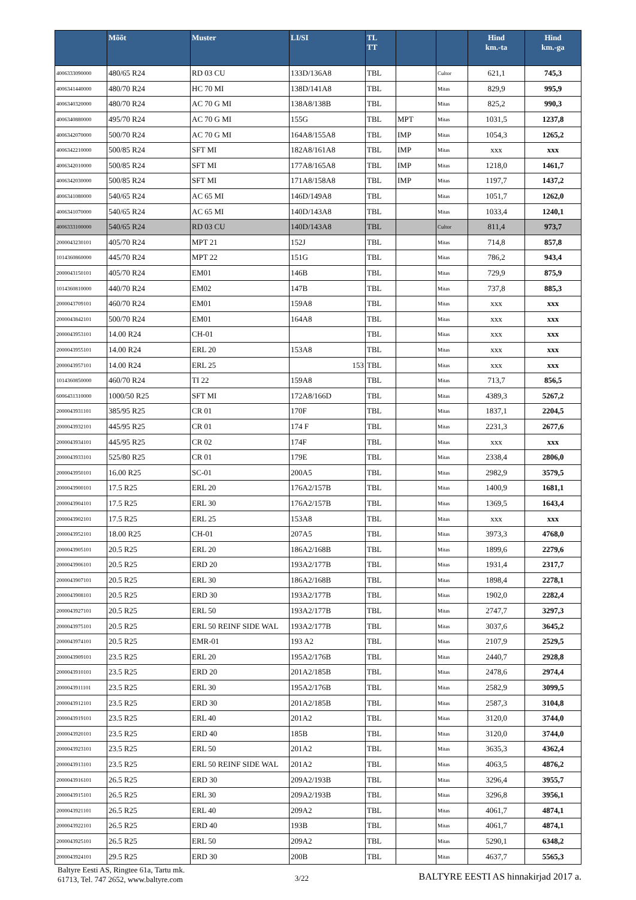| | Mõõt | Muster | LI/SI | TL TT | | | Hind km.-ta | Hind km.-ga |
| --- | --- | --- | --- | --- | --- | --- | --- | --- |
| 4006333090000 | 480/65 R24 | RD 03 CU | 133D/136A8 | TBL | | Cultor | 621,1 | 745,3 |
| 4006341440000 | 480/70 R24 | HC 70 MI | 138D/141A8 | TBL | | Mitas | 829,9 | 995,9 |
| 4006340320000 | 480/70 R24 | AC 70 G MI | 138A8/138B | TBL | | Mitas | 825,2 | 990,3 |
| 4006340880000 | 495/70 R24 | AC 70 G MI | 155G | TBL | MPT | Mitas | 1031,5 | 1237,8 |
| 4006342070000 | 500/70 R24 | AC 70 G MI | 164A8/155A8 | TBL | IMP | Mitas | 1054,3 | 1265,2 |
| 4006342210000 | 500/85 R24 | SFT MI | 182A8/161A8 | TBL | IMP | Mitas | xxx | xxx |
| 4006342010000 | 500/85 R24 | SFT MI | 177A8/165A8 | TBL | IMP | Mitas | 1218,0 | 1461,7 |
| 4006342030000 | 500/85 R24 | SFT MI | 171A8/158A8 | TBL | IMP | Mitas | 1197,7 | 1437,2 |
| 4006341080000 | 540/65 R24 | AC 65 MI | 146D/149A8 | TBL | | Mitas | 1051,7 | 1262,0 |
| 4006341070000 | 540/65 R24 | AC 65 MI | 140D/143A8 | TBL | | Mitas | 1033,4 | 1240,1 |
| 4006333100000 | 540/65 R24 | RD 03 CU | 140D/143A8 | TBL | | Cultor | 811,4 | 973,7 |
| 2000043230101 | 405/70 R24 | MPT 21 | 152J | TBL | | Mitas | 714,8 | 857,8 |
| 1014360860000 | 445/70 R24 | MPT 22 | 151G | TBL | | Mitas | 786,2 | 943,4 |
| 2000043150101 | 405/70 R24 | EM01 | 146B | TBL | | Mitas | 729,9 | 875,9 |
| 1014360810000 | 440/70 R24 | EM02 | 147B | TBL | | Mitas | 737,8 | 885,3 |
| 2000043709101 | 460/70 R24 | EM01 | 159A8 | TBL | | Mitas | xxx | xxx |
| 2000043842101 | 500/70 R24 | EM01 | 164A8 | TBL | | Mitas | xxx | xxx |
| 2000043953101 | 14.00 R24 | CH-01 | | TBL | | Mitas | xxx | xxx |
| 2000043955101 | 14.00 R24 | ERL 20 | 153A8 | TBL | | Mitas | xxx | xxx |
| 2000043957101 | 14.00 R24 | ERL 25 | 153 | TBL | | Mitas | xxx | xxx |
| 1014360850000 | 460/70 R24 | TI 22 | 159A8 | TBL | | Mitas | 713,7 | 856,5 |
| 6006431310000 | 1000/50 R25 | SFT MI | 172A8/166D | TBL | | Mitas | 4389,3 | 5267,2 |
| 2000043931101 | 385/95 R25 | CR 01 | 170F | TBL | | Mitas | 1837,1 | 2204,5 |
| 2000043932101 | 445/95 R25 | CR 01 | 174 F | TBL | | Mitas | 2231,3 | 2677,6 |
| 2000043934101 | 445/95 R25 | CR 02 | 174F | TBL | | Mitas | xxx | xxx |
| 2000043933101 | 525/80 R25 | CR 01 | 179E | TBL | | Mitas | 2338,4 | 2806,0 |
| 2000043950101 | 16.00 R25 | SC-01 | 200A5 | TBL | | Mitas | 2982,9 | 3579,5 |
| 2000043900101 | 17.5 R25 | ERL 20 | 176A2/157B | TBL | | Mitas | 1400,9 | 1681,1 |
| 2000043904101 | 17.5 R25 | ERL 30 | 176A2/157B | TBL | | Mitas | 1369,5 | 1643,4 |
| 2000043902101 | 17.5 R25 | ERL 25 | 153A8 | TBL | | Mitas | xxx | xxx |
| 2000043952101 | 18.00 R25 | CH-01 | 207A5 | TBL | | Mitas | 3973,3 | 4768,0 |
| 2000043905101 | 20.5 R25 | ERL 20 | 186A2/168B | TBL | | Mitas | 1899,6 | 2279,6 |
| 2000043906101 | 20.5 R25 | ERD 20 | 193A2/177B | TBL | | Mitas | 1931,4 | 2317,7 |
| 2000043907101 | 20.5 R25 | ERL 30 | 186A2/168B | TBL | | Mitas | 1898,4 | 2278,1 |
| 2000043908101 | 20.5 R25 | ERD 30 | 193A2/177B | TBL | | Mitas | 1902,0 | 2282,4 |
| 2000043927101 | 20.5 R25 | ERL 50 | 193A2/177B | TBL | | Mitas | 2747,7 | 3297,3 |
| 2000043975101 | 20.5 R25 | ERL 50 REINF SIDE WAL | 193A2/177B | TBL | | Mitas | 3037,6 | 3645,2 |
| 2000043974101 | 20.5 R25 | EMR-01 | 193 A2 | TBL | | Mitas | 2107,9 | 2529,5 |
| 2000043909101 | 23.5 R25 | ERL 20 | 195A2/176B | TBL | | Mitas | 2440,7 | 2928,8 |
| 2000043910101 | 23.5 R25 | ERD 20 | 201A2/185B | TBL | | Mitas | 2478,6 | 2974,4 |
| 2000043911101 | 23.5 R25 | ERL 30 | 195A2/176B | TBL | | Mitas | 2582,9 | 3099,5 |
| 2000043912101 | 23.5 R25 | ERD 30 | 201A2/185B | TBL | | Mitas | 2587,3 | 3104,8 |
| 2000043919101 | 23.5 R25 | ERL 40 | 201A2 | TBL | | Mitas | 3120,0 | 3744,0 |
| 2000043920101 | 23.5 R25 | ERD 40 | 185B | TBL | | Mitas | 3120,0 | 3744,0 |
| 2000043923101 | 23.5 R25 | ERL 50 | 201A2 | TBL | | Mitas | 3635,3 | 4362,4 |
| 2000043913101 | 23.5 R25 | ERL 50 REINF SIDE WAL | 201A2 | TBL | | Mitas | 4063,5 | 4876,2 |
| 2000043916101 | 26.5 R25 | ERD 30 | 209A2/193B | TBL | | Mitas | 3296,4 | 3955,7 |
| 2000043915101 | 26.5 R25 | ERL 30 | 209A2/193B | TBL | | Mitas | 3296,8 | 3956,1 |
| 2000043921101 | 26.5 R25 | ERL 40 | 209A2 | TBL | | Mitas | 4061,7 | 4874,1 |
| 2000043922101 | 26.5 R25 | ERD 40 | 193B | TBL | | Mitas | 4061,7 | 4874,1 |
| 2000043925101 | 26.5 R25 | ERL 50 | 209A2 | TBL | | Mitas | 5290,1 | 6348,2 |
| 2000043924101 | 29.5 R25 | ERD 30 | 200B | TBL | | Mitas | 4637,7 | 5565,3 |
Baltyre Eesti AS, Ringtee 61a, Tartu mk.
61713, Tel. 747 2652, www.baltyre.com
3/22
BALTYRE EESTI AS hinnakirjad 2017 a.